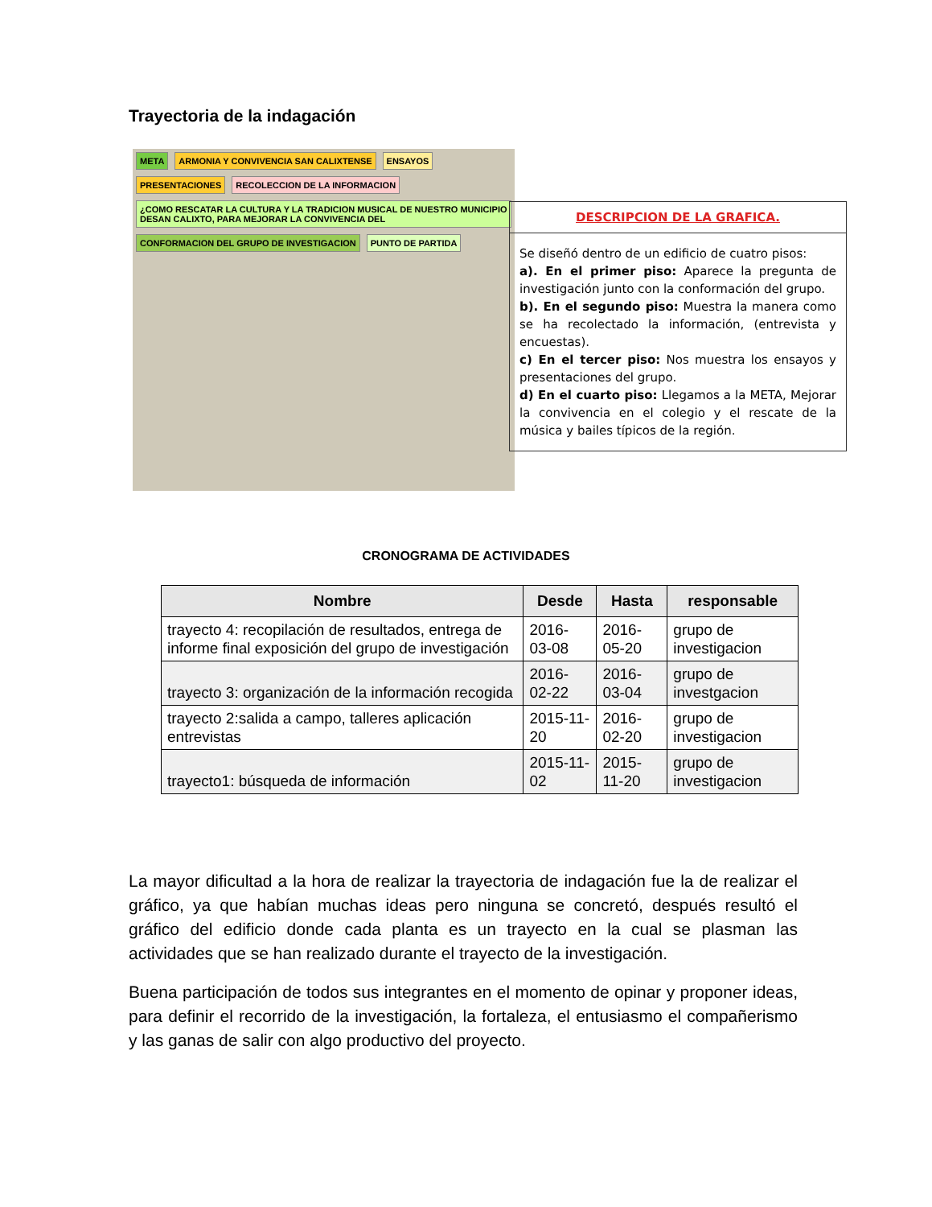Trayectoria de la indagación
META
ARMONIA Y CONVIVENCIA SAN CALIXTENSE
ENSAYOS PRESENTACIONES RECOLECCION DE LA INFORMACION
¿COMO RESCATAR LA CULTURA Y LA TRADICION MUSICAL DE NUESTRO MUNICIPIO DESAN CALIXTO, PARA MEJORAR LA CONVIVENCIA DEL
CONFORMACION DEL GRUPO DE INVESTIGACION
PUNTO DE PARTIDA
DESCRIPCION DE LA GRAFICA.
Se diseñó dentro de un edificio de cuatro pisos:
a). En el primer piso: Aparece la pregunta de investigación junto con la conformación del grupo.
b). En el segundo piso: Muestra la manera como se ha recolectado la información, (entrevista y encuestas).
c) En el tercer piso: Nos muestra los ensayos y presentaciones del grupo.
d) En el cuarto piso: Llegamos a la META, Mejorar la convivencia en el colegio y el rescate de la música y bailes típicos de la región.
CRONOGRAMA DE ACTIVIDADES
| Nombre | Desde | Hasta | responsable |
| --- | --- | --- | --- |
| trayecto 4: recopilación de resultados, entrega de informe final exposición del grupo de investigación | 2016-03-08 | 2016-05-20 | grupo de investigacion |
| trayecto 3: organización de la información recogida | 2016-02-22 | 2016-03-04 | grupo de investgacion |
| trayecto 2:salida a campo, talleres aplicación entrevistas | 2015-11-20 | 2016-02-20 | grupo de investigacion |
| trayecto1: búsqueda de información | 2015-11-02 | 2015-11-20 | grupo de investigacion |
La mayor dificultad a la hora de realizar la trayectoria de indagación fue la de realizar el gráfico, ya que habían muchas ideas pero ninguna se concretó, después resultó el gráfico del edificio donde cada planta es un trayecto en la cual se plasman las actividades que se han realizado durante el trayecto de la investigación.
Buena participación de todos sus integrantes en el momento de opinar y proponer ideas, para definir el recorrido de la investigación, la fortaleza, el entusiasmo el compañerismo y las ganas de salir con algo productivo del proyecto.